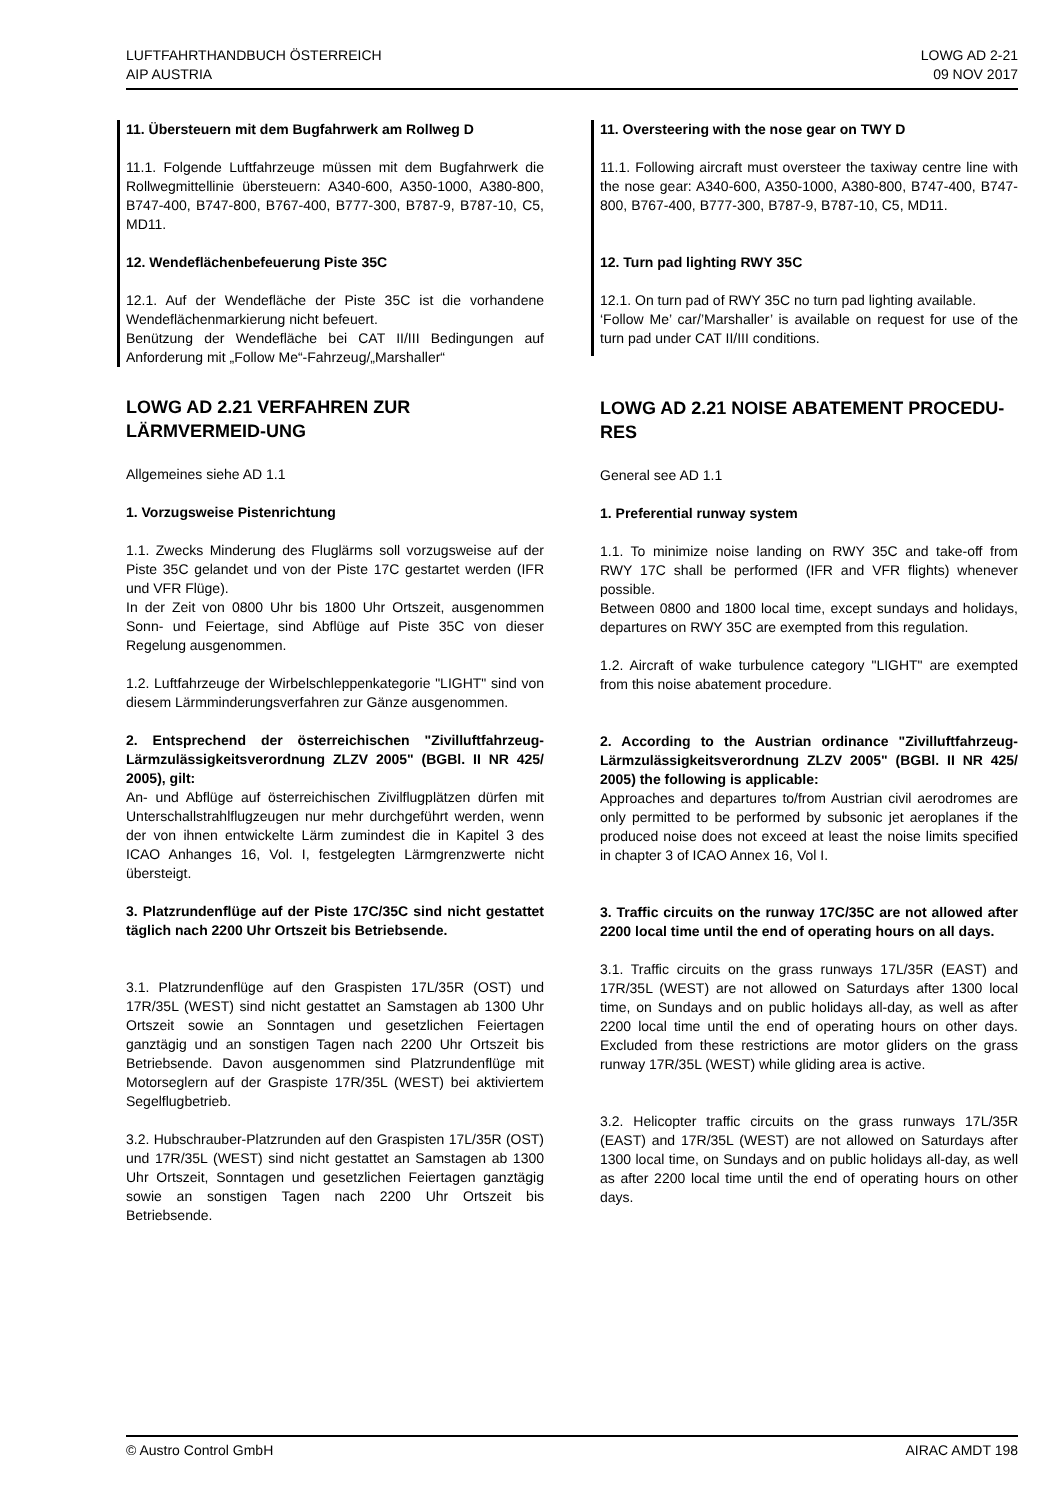LUFTFAHRTHANDBUCH ÖSTERREICH
AIP AUSTRIA
LOWG AD 2-21
09 NOV 2017
11. Übersteuern mit dem Bugfahrwerk am Rollweg D
11.1. Folgende Luftfahrzeuge müssen mit dem Bugfahrwerk die Rollwegmittellinie übersteuern: A340-600, A350-1000, A380-800, B747-400, B747-800, B767-400, B777-300, B787-9, B787-10, C5, MD11.
12. Wendeflächenbefeuerung Piste 35C
12.1. Auf der Wendefläche der Piste 35C ist die vorhandene Wendeflächenmarkierung nicht befeuert.
Benützung der Wendefläche bei CAT II/III Bedingungen auf Anforderung mit „Follow Me“-Fahrzeug/„Marshaller“
LOWG AD 2.21 VERFAHREN ZUR LÄRMVERMEID-UNG
Allgemeines siehe AD 1.1
1. Vorzugsweise Pistenrichtung
1.1. Zwecks Minderung des Fluglärms soll vorzugsweise auf der Piste 35C gelandet und von der Piste 17C gestartet werden (IFR und VFR Flüge).
In der Zeit von 0800 Uhr bis 1800 Uhr Ortszeit, ausgenommen Sonn- und Feiertage, sind Abflüge auf Piste 35C von dieser Regelung ausgenommen.
1.2. Luftfahrzeuge der Wirbelschleppenkategorie "LIGHT" sind von diesem Lärmminderungsverfahren zur Gänze ausgenommen.
2. Entsprechend der österreichischen "Zivilluftfahrzeug-Lärmzulässigkeitsverordnung ZLZV 2005" (BGBl. II NR 425/ 2005), gilt:
An- und Abflüge auf österreichischen Zivilflugplätzen dürfen mit Unterschallstrahlflugzeugen nur mehr durchgeführt werden, wenn der von ihnen entwickelte Lärm zumindest die in Kapitel 3 des ICAO Anhanges 16, Vol. I, festgelegten Lärmgrenzwerte nicht übersteigt.
3. Platzrundenflüge auf der Piste 17C/35C sind nicht gestattet täglich nach 2200 Uhr Ortszeit bis Betriebsende.
3.1. Platzrundenflüge auf den Graspisten 17L/35R (OST) und 17R/35L (WEST) sind nicht gestattet an Samstagen ab 1300 Uhr Ortszeit sowie an Sonntagen und gesetzlichen Feiertagen ganztägig und an sonstigen Tagen nach 2200 Uhr Ortszeit bis Betriebsende. Davon ausgenommen sind Platzrundenflüge mit Motorseglern auf der Graspiste 17R/35L (WEST) bei aktiviertem Segelflugbetrieb.
3.2. Hubschrauber-Platzrunden auf den Graspisten 17L/35R (OST) und 17R/35L (WEST) sind nicht gestattet an Samstagen ab 1300 Uhr Ortszeit, Sonntagen und gesetzlichen Feiertagen ganztägig sowie an sonstigen Tagen nach 2200 Uhr Ortszeit bis Betriebsende.
11. Oversteering with the nose gear on TWY D
11.1. Following aircraft must oversteer the taxiway centre line with the nose gear: A340-600, A350-1000, A380-800, B747-400, B747-800, B767-400, B777-300, B787-9, B787-10, C5, MD11.
12. Turn pad lighting RWY 35C
12.1. On turn pad of RWY 35C no turn pad lighting available.
‘Follow Me’ car/’Marshaller’ is available on request for use of the turn pad under CAT II/III conditions.
LOWG AD 2.21 NOISE ABATEMENT PROCEDU-RES
General see AD 1.1
1. Preferential runway system
1.1. To minimize noise landing on RWY 35C and take-off from RWY 17C shall be performed (IFR and VFR flights) whenever possible.
Between 0800 and 1800 local time, except sundays and holidays, departures on RWY 35C are exempted from this regulation.
1.2. Aircraft of wake turbulence category "LIGHT" are exempted from this noise abatement procedure.
2. According to the Austrian ordinance "Zivilluftfahrzeug-Lärmzulässigkeitsverordnung ZLZV 2005" (BGBl. II NR 425/ 2005) the following is applicable:
Approaches and departures to/from Austrian civil aerodromes are only permitted to be performed by subsonic jet aeroplanes if the produced noise does not exceed at least the noise limits specified in chapter 3 of ICAO Annex 16, Vol I.
3. Traffic circuits on the runway 17C/35C are not allowed after 2200 local time until the end of operating hours on all days.
3.1. Traffic circuits on the grass runways 17L/35R (EAST) and 17R/35L (WEST) are not allowed on Saturdays after 1300 local time, on Sundays and on public holidays all-day, as well as after 2200 local time until the end of operating hours on other days. Excluded from these restrictions are motor gliders on the grass runway 17R/35L (WEST) while gliding area is active.
3.2. Helicopter traffic circuits on the grass runways 17L/35R (EAST) and 17R/35L (WEST) are not allowed on Saturdays after 1300 local time, on Sundays and on public holidays all-day, as well as after 2200 local time until the end of operating hours on other days.
© Austro Control GmbH AIRAC AMDT 198